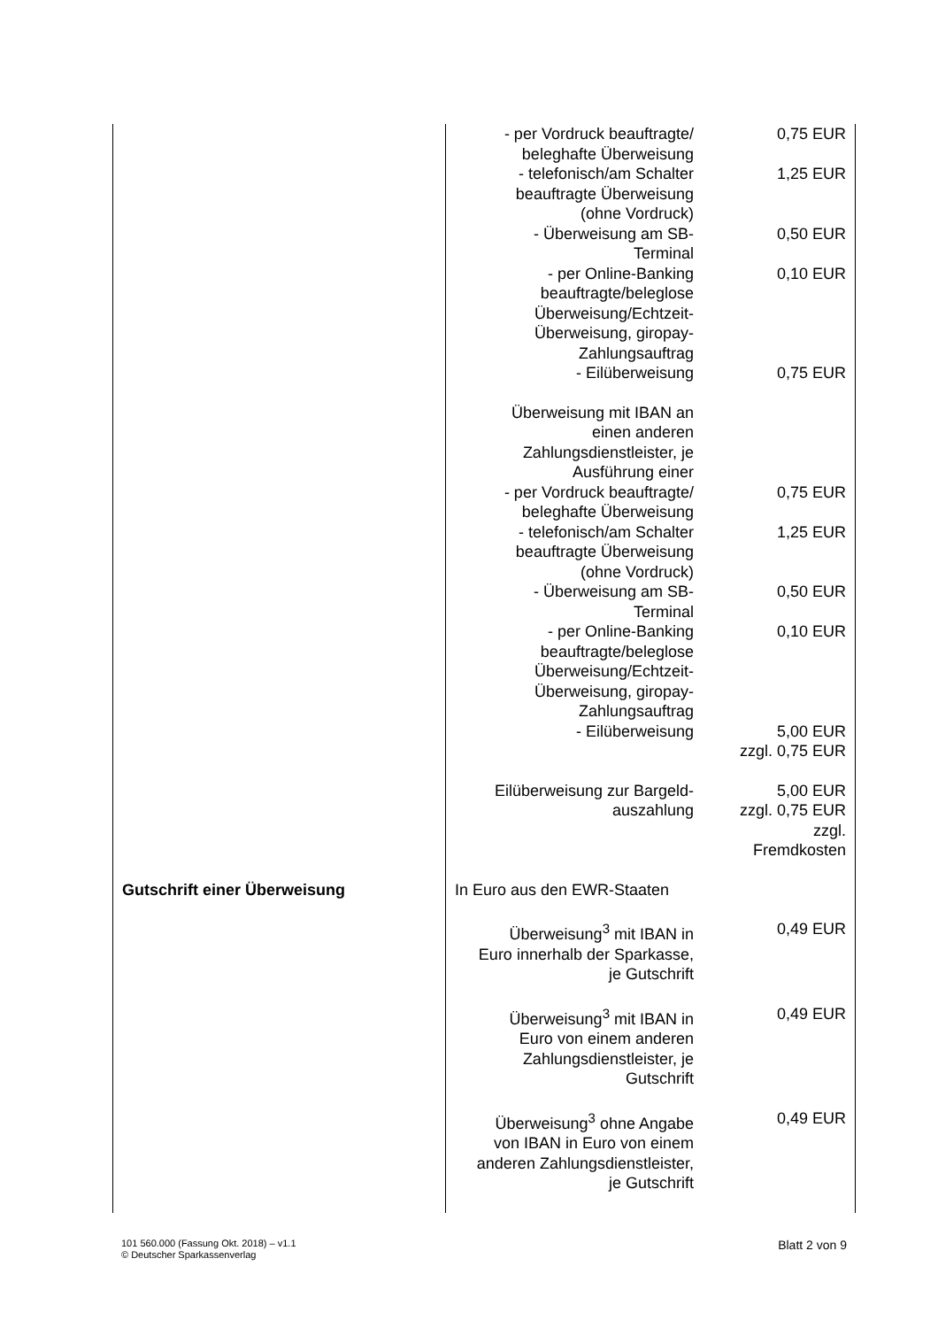| | - per Vordruck beauftragte/ beleghafte Überweisung | 0,75 EUR |
| | - telefonisch/am Schalter beauftragte Überweisung (ohne Vordruck) | 1,25 EUR |
| | - Überweisung am SB- Terminal | 0,50 EUR |
| | - per Online-Banking beauftragte/beleglose Überweisung/Echtzeit- Überweisung, giropay- Zahlungsauftrag | 0,10 EUR |
| | - Eilüberweisung | 0,75 EUR |
| | Überweisung mit IBAN an einen anderen Zahlungsdienstleister, je Ausführung einer | |
| | - per Vordruck beauftragte/ beleghafte Überweisung | 0,75 EUR |
| | - telefonisch/am Schalter beauftragte Überweisung (ohne Vordruck) | 1,25 EUR |
| | - Überweisung am SB- Terminal | 0,50 EUR |
| | - per Online-Banking beauftragte/beleglose Überweisung/Echtzeit- Überweisung, giropay- Zahlungsauftrag | 0,10 EUR |
| | - Eilüberweisung | 5,00 EUR zzgl. 0,75 EUR |
| | Eilüberweisung zur Bargeld- auszahlung | 5,00 EUR zzgl. 0,75 EUR zzgl. Fremdkosten |
| Gutschrift einer Überweisung | In Euro aus den EWR-Staaten | |
| | Überweisung<sup>3</sup> mit IBAN in Euro innerhalb der Sparkasse, je Gutschrift | 0,49 EUR |
| | Überweisung<sup>3</sup> mit IBAN in Euro von einem anderen Zahlungsdienstleister, je Gutschrift | 0,49 EUR |
| | Überweisung<sup>3</sup> ohne Angabe von IBAN in Euro von einem anderen Zahlungsdienstleister, je Gutschrift | 0,49 EUR |
101 560.000 (Fassung Okt. 2018) – v1.1
© Deutscher Sparkassenverlag
Blatt 2 von 9